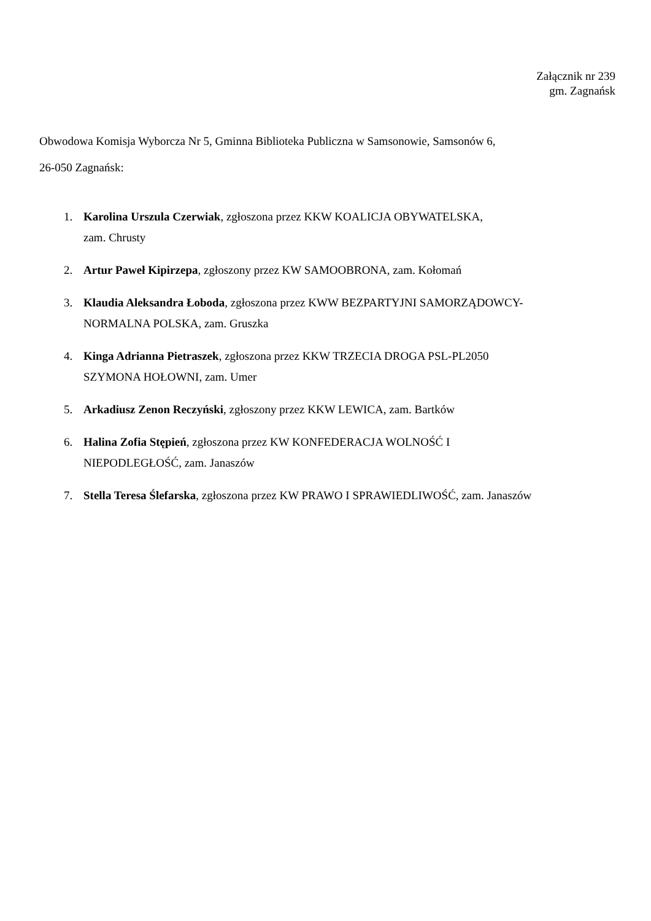Załącznik nr 239
gm. Zagnańsk
Obwodowa Komisja Wyborcza Nr 5, Gminna Biblioteka Publiczna w Samsonowie, Samsonów 6,
26-050 Zagnańsk:
1. Karolina Urszula Czerwiak, zgłoszona przez KKW KOALICJA OBYWATELSKA,
zam. Chrusty
2. Artur Paweł Kipirzepa, zgłoszony przez KW SAMOOBRONA, zam. Kołomań
3. Klaudia Aleksandra Łoboda, zgłoszona przez KWW BEZPARTYJNI SAMORZĄDOWCY-
NORMALNA POLSKA, zam. Gruszka
4. Kinga Adrianna Pietraszek, zgłoszona przez KKW TRZECIA DROGA PSL-PL2050
SZYMONA HOŁOWNI, zam. Umer
5. Arkadiusz Zenon Reczyński, zgłoszony przez KKW LEWICA, zam. Bartków
6. Halina Zofia Stępień, zgłoszona przez KW KONFEDERACJA WOLNOŚĆ I
NIEPODLEGŁOŚĆ, zam. Janaszów
7. Stella Teresa Ślefarska, zgłoszona przez KW PRAWO I SPRAWIEDLIWOŚĆ, zam. Janaszów